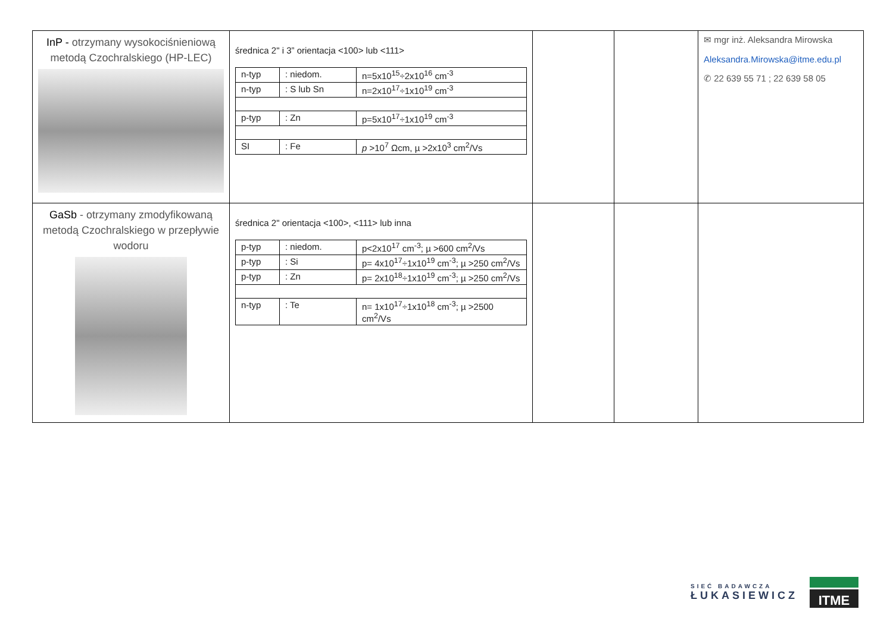| InP - otrzymany wysokociśnieniową metodą Czochralskiego (HP-LEC) | średnica 2" i 3” orientacja <100> lub <111> / n-typ / : niedom. / n=5x10<sup>15</sup>÷2x10<sup>16</sup> cm<sup>-3</sup> / / n-typ / : S lub Sn / n=2x10<sup>17</sup>÷1x10<sup>19</sup> cm<sup>-3</sup> / / p-typ / : Zn / p=5x10<sup>17</sup>÷1x10<sup>19</sup> cm<sup>-3</sup> / / SI / : Fe / p >10<sup>7</sup> Ωcm, µ >2x10<sup>3</sup> cm<sup>2</sup>/Vs / | | | ✉ mgr inż. Aleksandra Mirowska Aleksandra.Mirowska@itme.edu.pl ✆ 22 639 55 71 ; 22 639 58 05 |
| GaSb - otrzymany zmodyfikowaną metodą Czochralskiego w przepływie wodoru | średnica 2" orientacja <100>, <111> lub inna / p-typ / : niedom. / p<2x10<sup>17</sup> cm<sup>-3</sup>; µ >600 cm<sup>2</sup>/Vs / / p-typ / : Si / p= 4x10<sup>17</sup>÷1x10<sup>19</sup> cm<sup>-3</sup>; µ >250 cm<sup>2</sup>/Vs / / p-typ / : Zn / p= 2x10<sup>18</sup>÷1x10<sup>19</sup> cm<sup>-3</sup>; µ >250 cm<sup>2</sup>/Vs / / n-typ / : Te / n= 1x10<sup>17</sup>÷1x10<sup>18</sup> cm<sup>-3</sup>; µ >2500 cm<sup>2</sup>/Vs / | | | |
SIEĆ BADAWCZA
ŁUKASIEWICZ
ITME